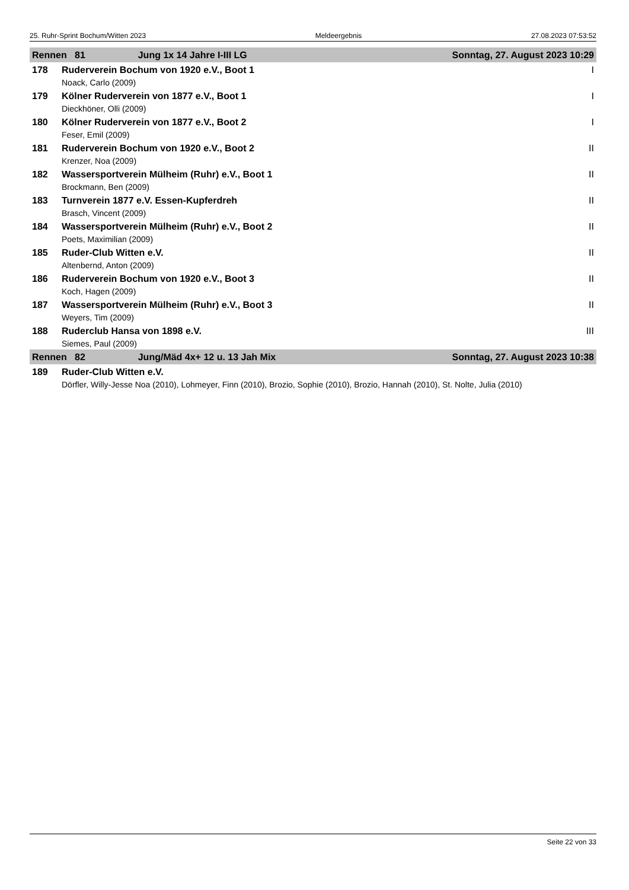25. Ruhr-Sprint Bochum/Witten 2023 Meldeergebnis 27.08.2023 07:53:52
| Rennen 81 Jung 1x 14 Jahre I-III LG | | Sonntag, 27. August 2023 10:29 |
| 178 | Ruderverein Bochum von 1920 e.V., Boot 1 | I |
| | Noack, Carlo (2009) | |
| 179 | Kölner Ruderverein von 1877 e.V., Boot 1 | I |
| | Dieckhöner, Olli (2009) | |
| 180 | Kölner Ruderverein von 1877 e.V., Boot 2 | I |
| | Feser, Emil (2009) | |
| 181 | Ruderverein Bochum von 1920 e.V., Boot 2 | II |
| | Krenzer, Noa (2009) | |
| 182 | Wassersportverein Mülheim (Ruhr) e.V., Boot 1 | II |
| | Brockmann, Ben (2009) | |
| 183 | Turnverein 1877 e.V. Essen-Kupferdreh | II |
| | Brasch, Vincent (2009) | |
| 184 | Wassersportverein Mülheim (Ruhr) e.V., Boot 2 | II |
| | Poets, Maximilian (2009) | |
| 185 | Ruder-Club Witten e.V. | II |
| | Altenbernd, Anton (2009) | |
| 186 | Ruderverein Bochum von 1920 e.V., Boot 3 | II |
| | Koch, Hagen (2009) | |
| 187 | Wassersportverein Mülheim (Ruhr) e.V., Boot 3 | II |
| | Weyers, Tim (2009) | |
| 188 | Ruderclub Hansa von 1898 e.V. | III |
| | Siemes, Paul (2009) | |
| Rennen 82 Jung/Mäd 4x+ 12 u. 13 Jah Mix | | Sonntag, 27. August 2023 10:38 |
| 189 | Ruder-Club Witten e.V. | |
| | Dörfler, Willy-Jesse Noa (2010), Lohmeyer, Finn (2010), Brozio, Sophie (2010), Brozio, Hannah (2010), St. Nolte, Julia (2010) | |
Seite 22 von 33